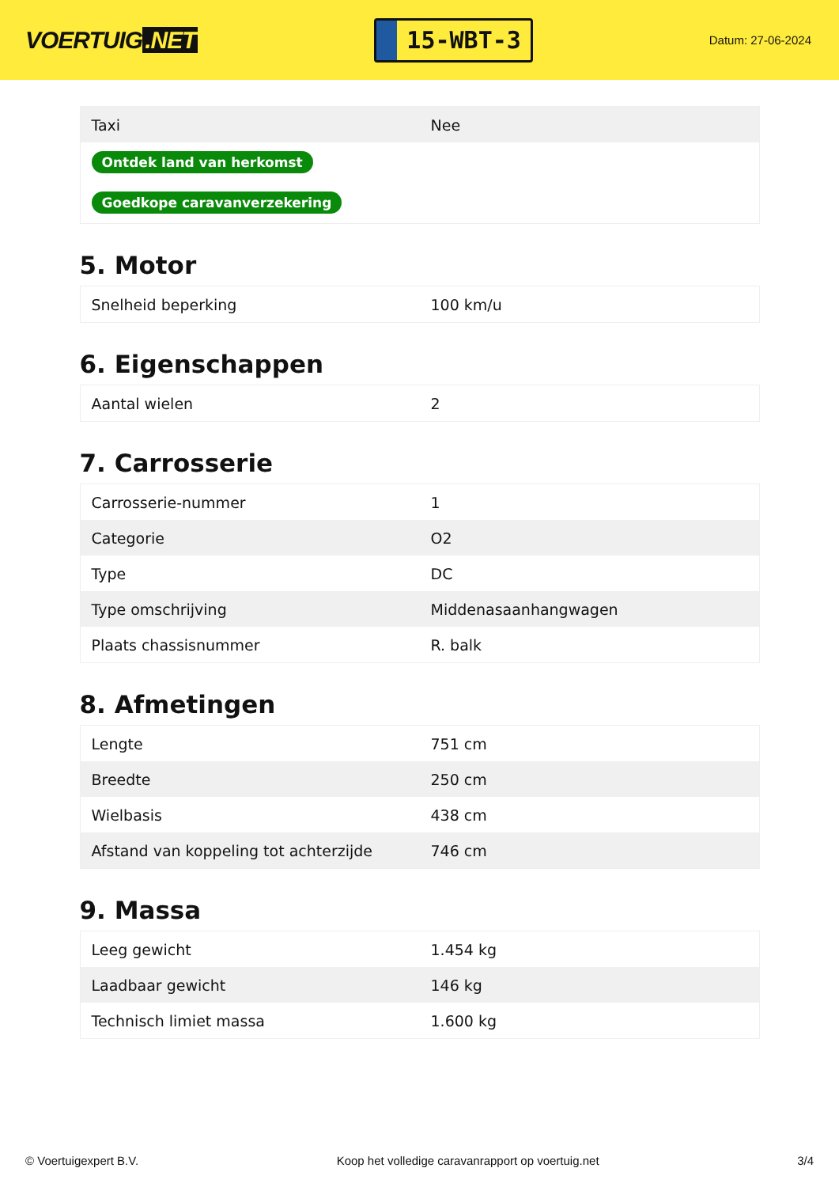VOERTUIG.NET
15-WBT-3
Datum: 27-06-2024
| Taxi | Nee |
| Ontdek land van herkomst | |
| Goedkope caravanverzekering | |
5. Motor
| Snelheid beperking | 100 km/u |
6. Eigenschappen
| Aantal wielen | 2 |
7. Carrosserie
| Carrosserie-nummer | 1 |
| Categorie | O2 |
| Type | DC |
| Type omschrijving | Middenasaanhangwagen |
| Plaats chassisnummer | R. balk |
8. Afmetingen
| Lengte | 751 cm |
| Breedte | 250 cm |
| Wielbasis | 438 cm |
| Afstand van koppeling tot achterzijde | 746 cm |
9. Massa
| Leeg gewicht | 1.454 kg |
| Laadbaar gewicht | 146 kg |
| Technisch limiet massa | 1.600 kg |
© Voertuigexpert B.V. Koop het volledige caravanrapport op voertuig.net 3/4